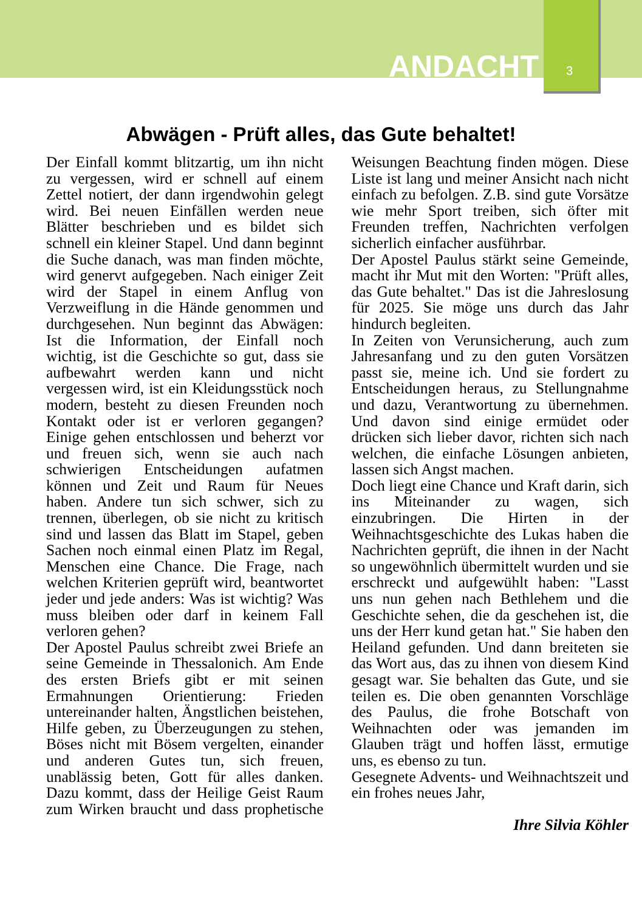ANDACHT 3
Abwägen - Prüft alles, das Gute behaltet!
Der Einfall kommt blitzartig, um ihn nicht zu vergessen, wird er schnell auf einem Zettel notiert, der dann irgendwohin gelegt wird. Bei neuen Einfällen werden neue Blätter beschrieben und es bildet sich schnell ein kleiner Stapel. Und dann beginnt die Suche danach, was man finden möchte, wird genervt aufgegeben. Nach einiger Zeit wird der Stapel in einem Anflug von Verzweiflung in die Hände genommen und durchgesehen. Nun beginnt das Abwägen: Ist die Information, der Einfall noch wichtig, ist die Geschichte so gut, dass sie aufbewahrt werden kann und nicht vergessen wird, ist ein Kleidungsstück noch modern, besteht zu diesen Freunden noch Kontakt oder ist er verloren gegangen? Einige gehen entschlossen und beherzt vor und freuen sich, wenn sie auch nach schwierigen Entscheidungen aufatmen können und Zeit und Raum für Neues haben. Andere tun sich schwer, sich zu trennen, überlegen, ob sie nicht zu kritisch sind und lassen das Blatt im Stapel, geben Sachen noch einmal einen Platz im Regal, Menschen eine Chance. Die Frage, nach welchen Kriterien geprüft wird, beantwortet jeder und jede anders: Was ist wichtig? Was muss bleiben oder darf in keinem Fall verloren gehen?
Der Apostel Paulus schreibt zwei Briefe an seine Gemeinde in Thessalonich. Am Ende des ersten Briefs gibt er mit seinen Ermahnungen Orientierung: Frieden untereinander halten, Ängstlichen beistehen, Hilfe geben, zu Überzeugungen zu stehen, Böses nicht mit Bösem vergelten, einander und anderen Gutes tun, sich freuen, unablässig beten, Gott für alles danken. Dazu kommt, dass der Heilige Geist Raum zum Wirken braucht und dass prophetische Weisungen Beachtung finden mögen. Diese Liste ist lang und meiner Ansicht nach nicht einfach zu befolgen. Z.B. sind gute Vorsätze wie mehr Sport treiben, sich öfter mit Freunden treffen, Nachrichten verfolgen sicherlich einfacher ausführbar.
Der Apostel Paulus stärkt seine Gemeinde, macht ihr Mut mit den Worten: "Prüft alles, das Gute behaltet." Das ist die Jahreslosung für 2025. Sie möge uns durch das Jahr hindurch begleiten.
In Zeiten von Verunsicherung, auch zum Jahresanfang und zu den guten Vorsätzen passt sie, meine ich. Und sie fordert zu Entscheidungen heraus, zu Stellungnahme und dazu, Verantwortung zu übernehmen. Und davon sind einige ermüdet oder drücken sich lieber davor, richten sich nach welchen, die einfache Lösungen anbieten, lassen sich Angst machen.
Doch liegt eine Chance und Kraft darin, sich ins Miteinander zu wagen, sich einzubringen. Die Hirten in der Weihnachtsgeschichte des Lukas haben die Nachrichten geprüft, die ihnen in der Nacht so ungewöhnlich übermittelt wurden und sie erschreckt und aufgewühlt haben: "Lasst uns nun gehen nach Bethlehem und die Geschichte sehen, die da geschehen ist, die uns der Herr kund getan hat." Sie haben den Heiland gefunden. Und dann breiteten sie das Wort aus, das zu ihnen von diesem Kind gesagt war. Sie behalten das Gute, und sie teilen es. Die oben genannten Vorschläge des Paulus, die frohe Botschaft von Weihnachten oder was jemanden im Glauben trägt und hoffen lässt, ermutige uns, es ebenso zu tun.
Gesegnete Advents- und Weihnachtszeit und ein frohes neues Jahr,
Ihre Silvia Köhler